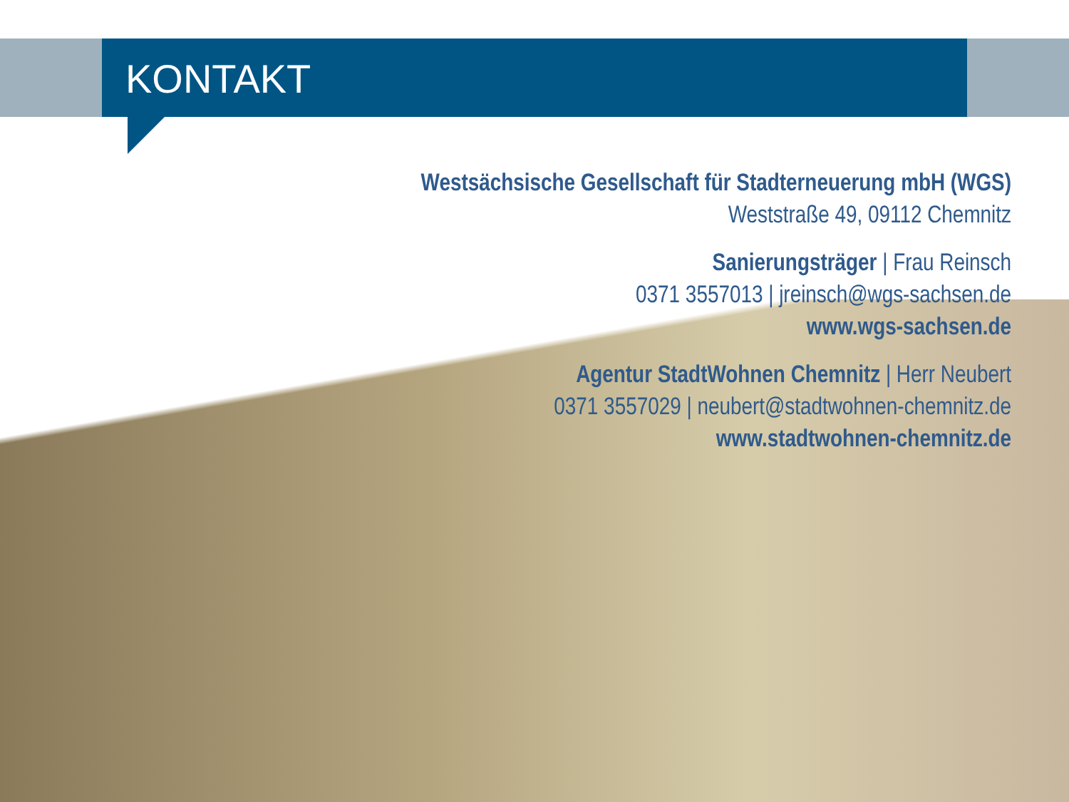KONTAKT
Westsächsische Gesellschaft für Stadterneuerung mbH (WGS)
Weststraße 49, 09112 Chemnitz
Sanierungsträger | Frau Reinsch
0371 3557013 | jreinsch@wgs-sachsen.de
www.wgs-sachsen.de
Agentur StadtWohnen Chemnitz | Herr Neubert
0371 3557029 | neubert@stadtwohnen-chemnitz.de
www.stadtwohnen-chemnitz.de